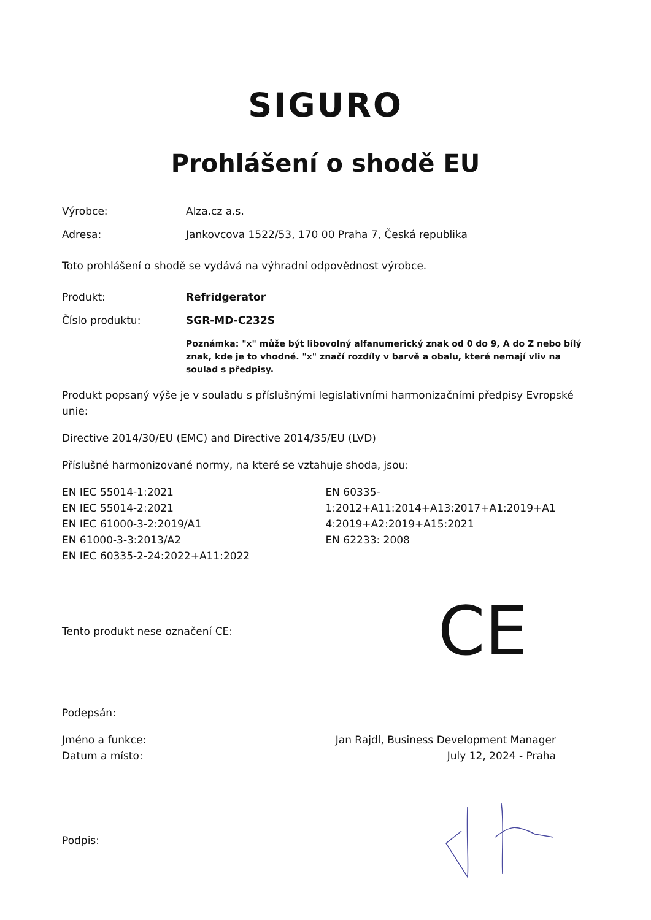SIGURO
Prohlášení o shodě EU
Výrobce: Alza.cz a.s.
Adresa: Jankovcova 1522/53, 170 00 Praha 7, Česká republika
Toto prohlášení o shodě se vydává na výhradní odpovědnost výrobce.
Produkt: Refridgerator
Číslo produktu: SGR-MD-C232S
Poznámka: "x" může být libovolný alfanumerický znak od 0 do 9, A do Z nebo bílý znak, kde je to vhodné. "x" značí rozdíly v barvě a obalu, které nemají vliv na soulad s předpisy.
Produkt popsaný výše je v souladu s příslušnými legislativními harmonizačními předpisy Evropské unie:
Directive 2014/30/EU (EMC) and Directive 2014/35/EU (LVD)
Příslušné harmonizované normy, na které se vztahuje shoda, jsou:
EN IEC 55014-1:2021
EN IEC 55014-2:2021
EN IEC 61000-3-2:2019/A1
EN 61000-3-3:2013/A2
EN IEC 60335-2-24:2022+A11:2022
EN 60335-
1:2012+A11:2014+A13:2017+A1:2019+A1
4:2019+A2:2019+A15:2021
EN 62233: 2008
Tento produkt nese označení CE:
CE
Podepsán:
Jméno a funkce:
Datum a místo:
Jan Rajdl, Business Development Manager
July 12, 2024 - Praha
Podpis: